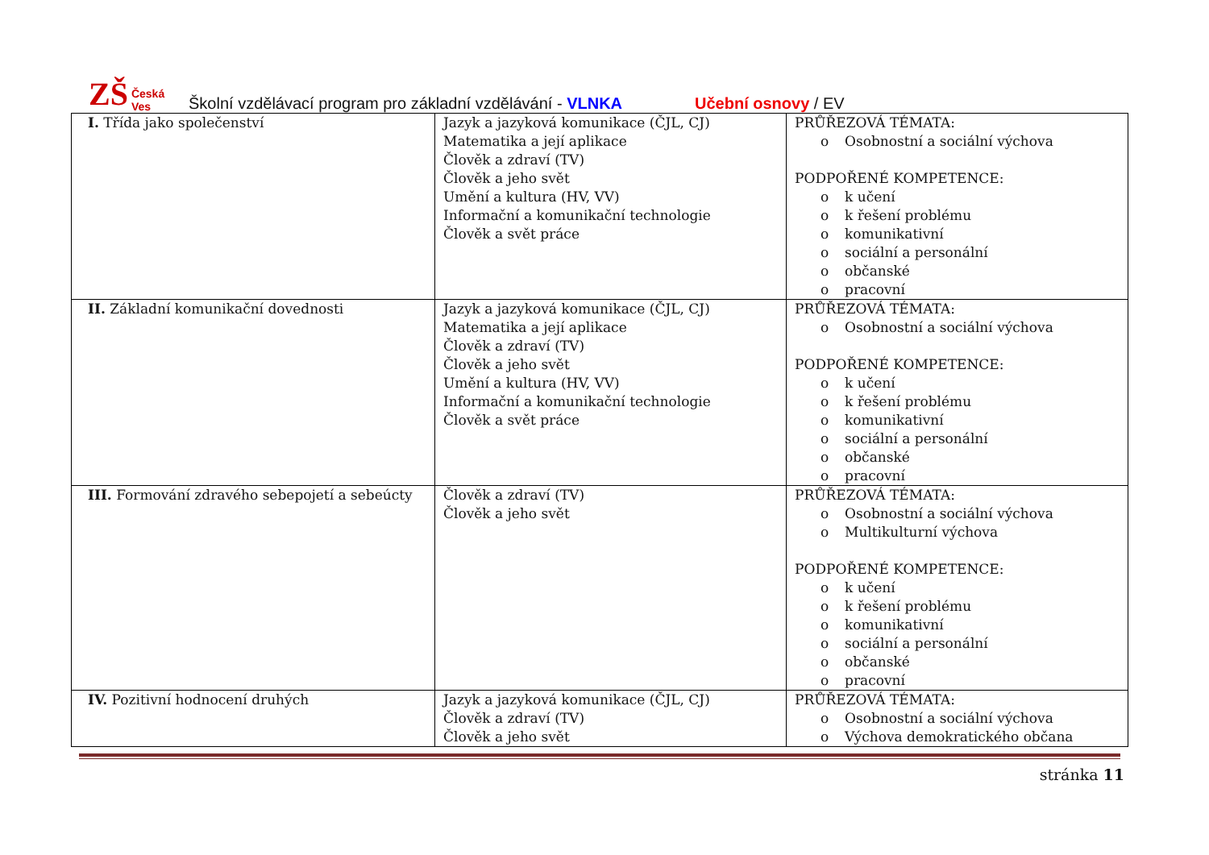ZŠ Česká Ves
Školní vzdělávací program pro základní vzdělávání - VLNKA
Učební osnovy / EV
| I. Třída jako společenství | Jazyk a jazyková komunikace (ČJL, CJ) Matematika a její aplikace Člověk a zdraví (TV) Člověk a jeho svět Umění a kultura (HV, VV) Informační a komunikační technologie Člověk a svět práce | PRŮŘEZOVÁ TÉMATA: o Osobnostní a sociální výchova PODPOŘENÉ KOMPETENCE: o k učení o k řešení problému o komunikativní o sociální a personální o občanské o pracovní |
| II. Základní komunikační dovednosti | Jazyk a jazyková komunikace (ČJL, CJ) Matematika a její aplikace Člověk a zdraví (TV) Člověk a jeho svět Umění a kultura (HV, VV) Informační a komunikační technologie Člověk a svět práce | PRŮŘEZOVÁ TÉMATA: o Osobnostní a sociální výchova PODPOŘENÉ KOMPETENCE: o k učení o k řešení problému o komunikativní o sociální a personální o občanské o pracovní |
| III. Formování zdravého sebepojetí a sebeúcty | Člověk a zdraví (TV) Člověk a jeho svět | PRŮŘEZOVÁ TÉMATA: o Osobnostní a sociální výchova o Multikulturní výchova PODPOŘENÉ KOMPETENCE: o k učení o k řešení problému o komunikativní o sociální a personální o občanské o pracovní |
| IV. Pozitivní hodnocení druhých | Jazyk a jazyková komunikace (ČJL, CJ) Člověk a zdraví (TV) Člověk a jeho svět | PRŮŘEZOVÁ TÉMATA: o Osobnostní a sociální výchova o Výchova demokratického občana |
stránka 11